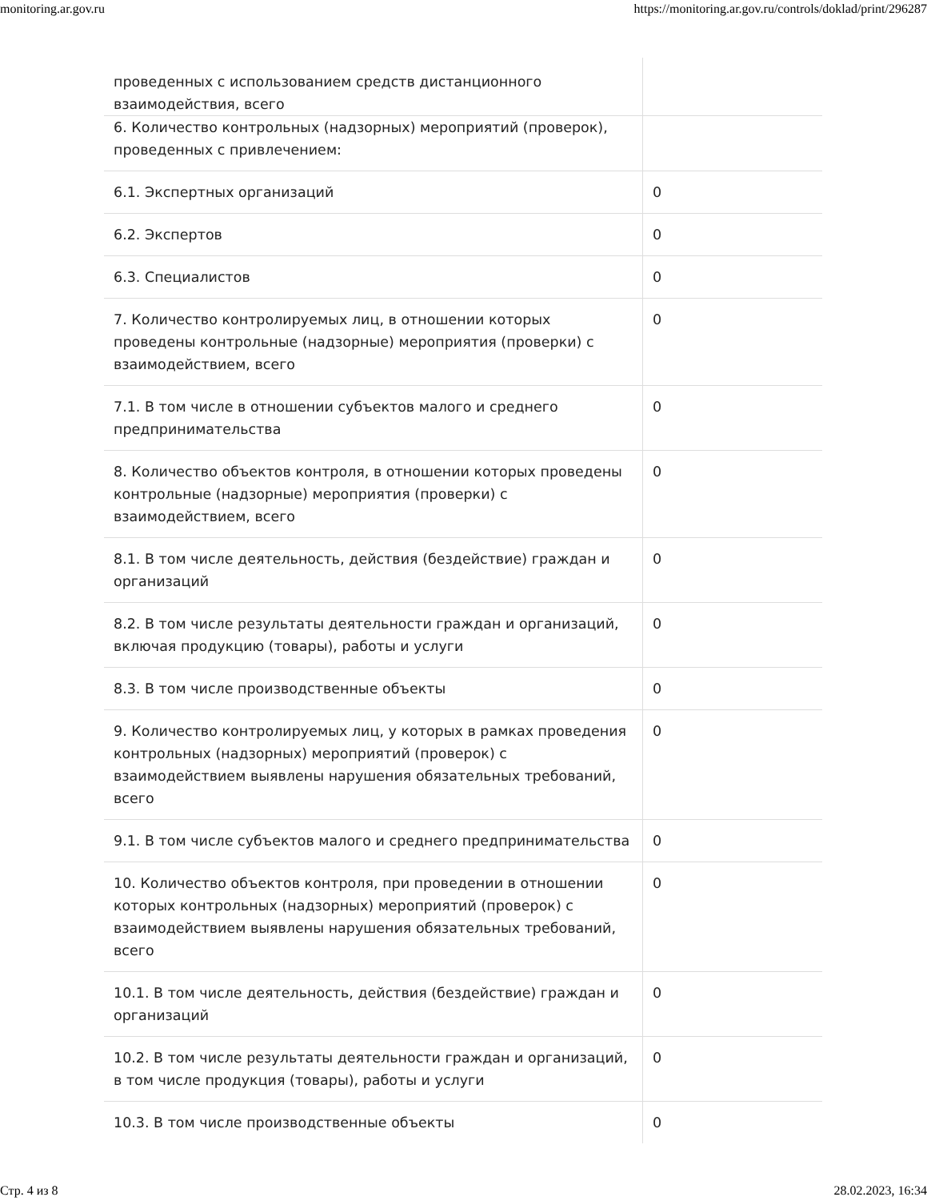monitoring.ar.gov.ru https://monitoring.ar.gov.ru/controls/doklad/print/296287
| проведенных с использованием средств дистанционного взаимодействия, всего | |
| 6. Количество контрольных (надзорных) мероприятий (проверок), проведенных с привлечением: | |
| 6.1. Экспертных организаций | 0 |
| 6.2. Экспертов | 0 |
| 6.3. Специалистов | 0 |
| 7. Количество контролируемых лиц, в отношении которых проведены контрольные (надзорные) мероприятия (проверки) с взаимодействием, всего | 0 |
| 7.1. В том числе в отношении субъектов малого и среднего предпринимательства | 0 |
| 8. Количество объектов контроля, в отношении которых проведены контрольные (надзорные) мероприятия (проверки) с взаимодействием, всего | 0 |
| 8.1. В том числе деятельность, действия (бездействие) граждан и организаций | 0 |
| 8.2. В том числе результаты деятельности граждан и организаций, включая продукцию (товары), работы и услуги | 0 |
| 8.3. В том числе производственные объекты | 0 |
| 9. Количество контролируемых лиц, у которых в рамках проведения контрольных (надзорных) мероприятий (проверок) с взаимодействием выявлены нарушения обязательных требований, всего | 0 |
| 9.1. В том числе субъектов малого и среднего предпринимательства | 0 |
| 10. Количество объектов контроля, при проведении в отношении которых контрольных (надзорных) мероприятий (проверок) с взаимодействием выявлены нарушения обязательных требований, всего | 0 |
| 10.1. В том числе деятельность, действия (бездействие) граждан и организаций | 0 |
| 10.2. В том числе результаты деятельности граждан и организаций, в том числе продукция (товары), работы и услуги | 0 |
| 10.3. В том числе производственные объекты | 0 |
Стр. 4 из 8 28.02.2023, 16:34